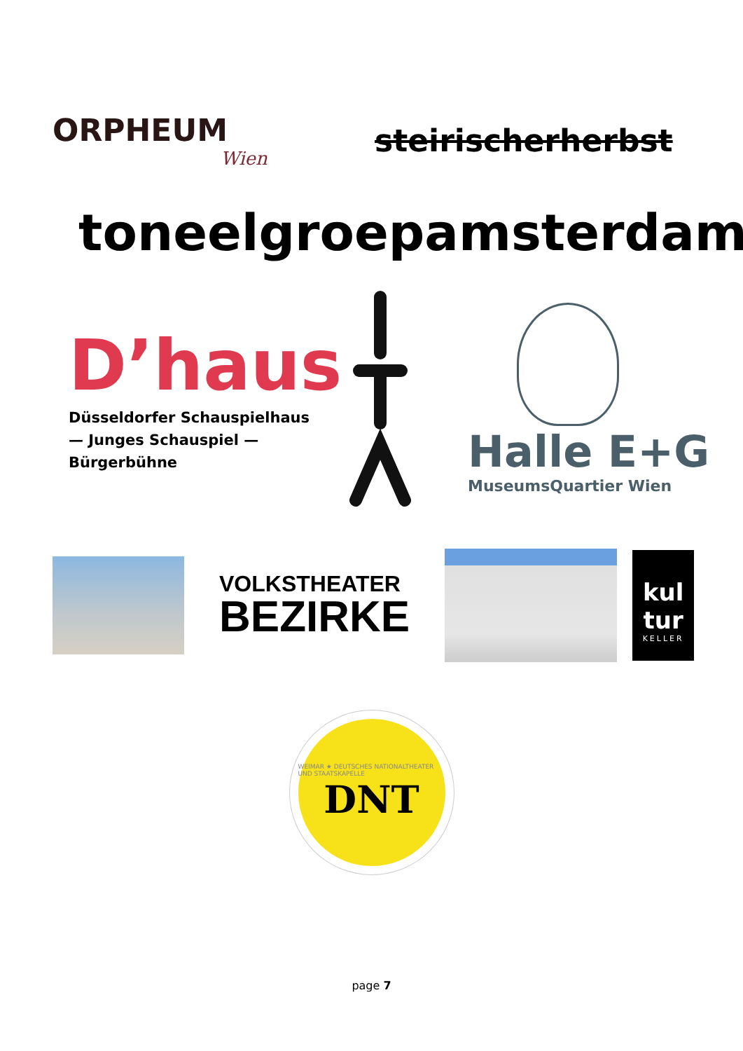ORPHEUM
Wien
steirischerherbst
toneelgroepamsterdam
D’haus
Düsseldorfer Schauspielhaus
— Junges Schauspiel —
Bürgerbühne
Halle E+G
MuseumsQuartier Wien
VOLKSTHEATER
BEZIRKE
kul
tur
KELLER
WEIMAR ★ DEUTSCHES NATIONALTHEATER UND STAATSKAPELLE
DNT
page 7